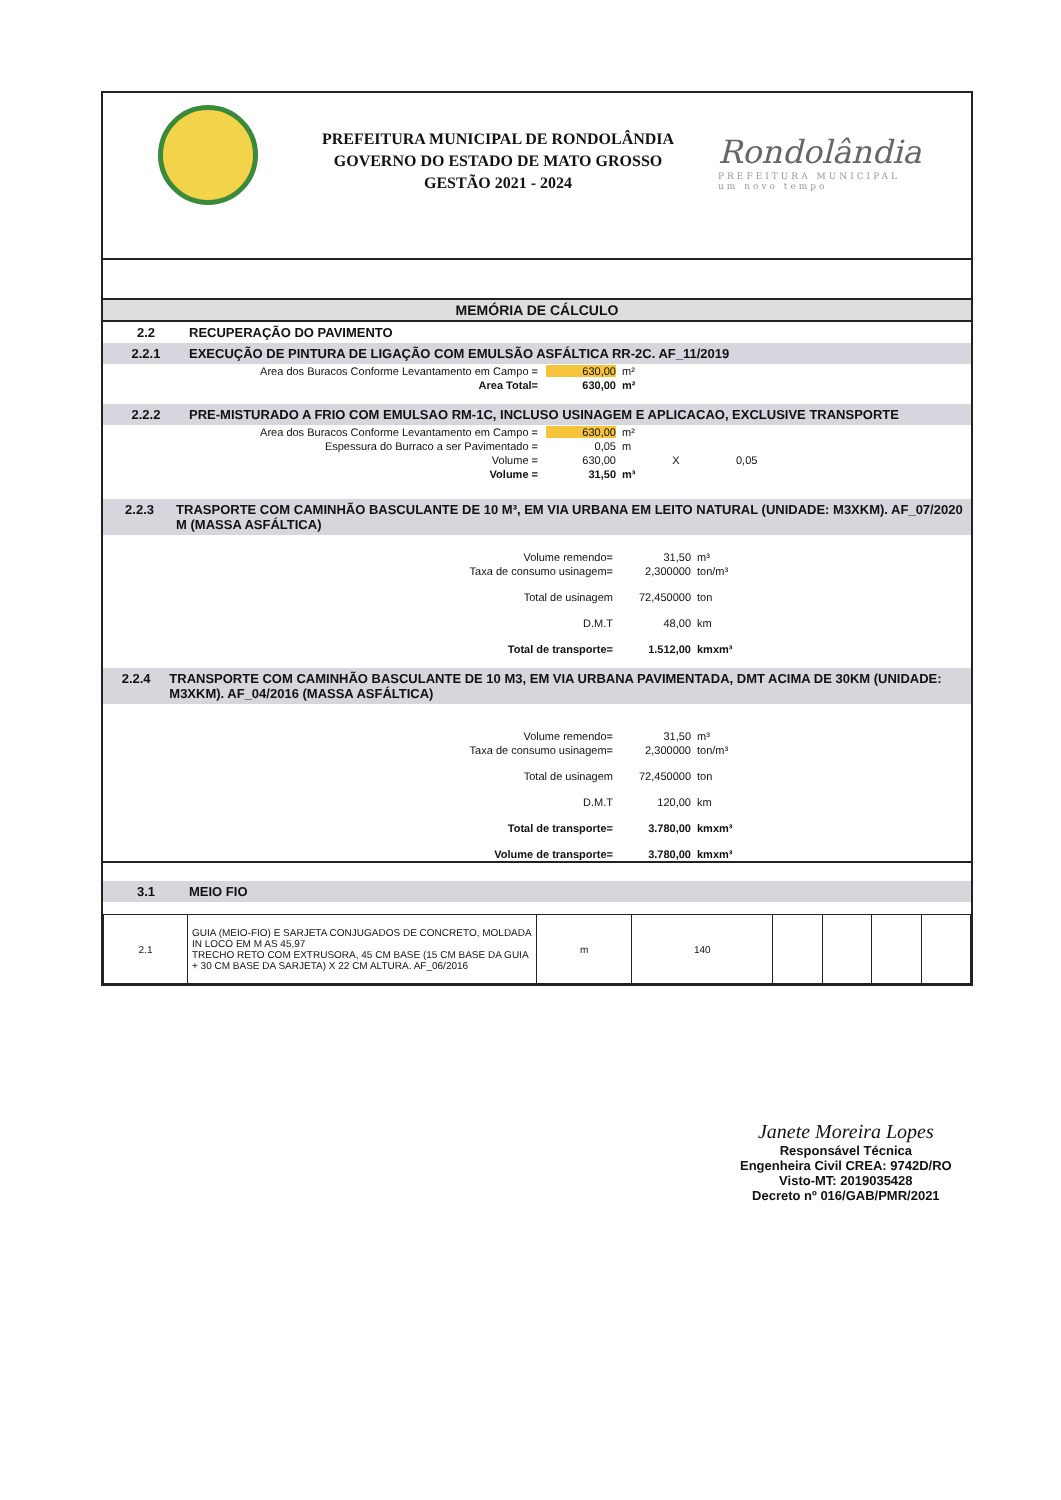PREFEITURA MUNICIPAL DE RONDOLÂNDIA
GOVERNO DO ESTADO DE MATO GROSSO
GESTÃO 2021 - 2024
Rondolândia
PREFEITURA MUNICIPAL
um novo tempo
MEMÓRIA DE CÁLCULO
2.2 RECUPERAÇÃO DO PAVIMENTO
2.2.1 EXECUÇÃO DE PINTURA DE LIGAÇÃO COM EMULSÃO ASFÁLTICA RR-2C. AF_11/2019
Area dos Buracos Conforme Levantamento em Campo = 630,00 m²
Area Total= 630,00 m²
2.2.2 PRE-MISTURADO A FRIO COM EMULSAO RM-1C, INCLUSO USINAGEM E APLICACAO, EXCLUSIVE TRANSPORTE
Area dos Buracos Conforme Levantamento em Campo = 630,00 m²
Espessura do Burraco a ser Pavimentado = 0,05 m
Volume = 630,00 X 0,05
Volume = 31,50 m³
2.2.3 TRASPORTE COM CAMINHÃO BASCULANTE DE 10 M³, EM VIA URBANA EM LEITO NATURAL (UNIDADE: M3XKM). AF_07/2020 M (MASSA ASFÁLTICA)
Volume remendo= 31,50 m³
Taxa de consumo usinagem= 2,300000 ton/m³
Total de usinagem 72,450000 ton
D.M.T 48,00 km
Total de transporte= 1.512,00 kmxm³
2.2.4 TRANSPORTE COM CAMINHÃO BASCULANTE DE 10 M3, EM VIA URBANA PAVIMENTADA, DMT ACIMA DE 30KM (UNIDADE: M3XKM). AF_04/2016 (MASSA ASFÁLTICA)
Volume remendo= 31,50 m³
Taxa de consumo usinagem= 2,300000 ton/m³
Total de usinagem 72,450000 ton
D.M.T 120,00 km
Total de transporte= 3.780,00 kmxm³
Volume de transporte= 3.780,00 kmxm³
3.1 MEIO FIO
| 2.1 | GUIA (MEIO-FIO) E SARJETA CONJUGADOS DE CONCRETO, MOLDADA IN LOCO EM M AS 45,97 TRECHO RETO COM EXTRUSORA, 45 CM BASE (15 CM BASE DA GUIA + 30 CM BASE DA SARJETA) X 22 CM ALTURA. AF_06/2016 | m | 140 | | | | |
Janete Moreira Lopes
Responsável Técnica
Engenheira Civil CREA: 9742D/RO
Visto-MT: 2019035428
Decreto nº 016/GAB/PMR/2021